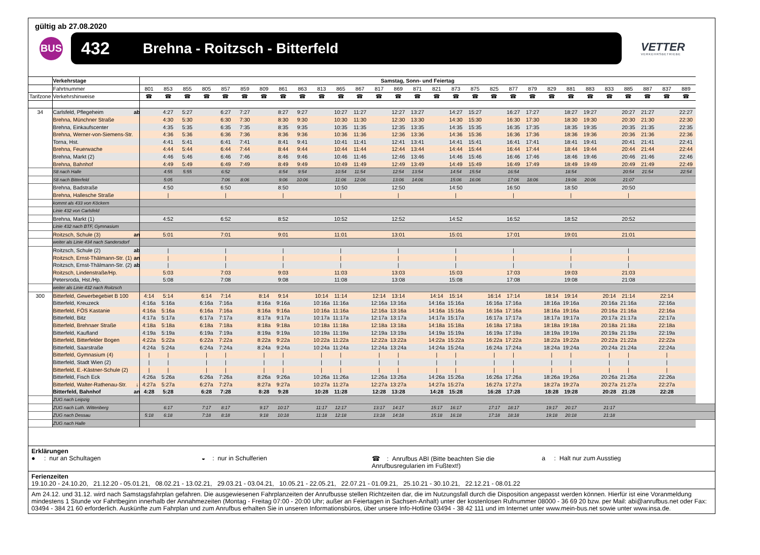gültig ab 27.08.2020
BUS
432 Brehna - Roitzsch - Bitterfeld
VETTER
VERKEHRSBETRIEBE
| | Verkehrstage | | Samstag, Sonn- und Feiertag | | | | | | | | | | | | | | | | | | | | | | | | | | | | | |
| | Fahrtnummer | | 801 | 853 | 855 | 805 | 857 | 859 | 809 | 861 | 863 | 813 | 865 | 867 | 817 | 869 | 871 | 821 | 873 | 875 | 825 | 877 | 879 | 829 | 881 | 883 | 833 | 885 | 887 | 837 | 889 | |
| Tarifzone | Verkehrshinweise | | ☎ | ☎ | ☎ | ☎ | ☎ | ☎ | ☎ | ☎ | ☎ | ☎ | ☎ | ☎ | ☎ | ☎ | ☎ | ☎ | ☎ | ☎ | ☎ | ☎ | ☎ | ☎ | ☎ | ☎ | ☎ | ☎ | ☎ | ☎ | ☎ | |
| 34 | Carlsfeld, Pflegeheim | ab | | 4:27 | 5:27 | | 6:27 | 7:27 | | 8:27 | 9:27 | | 10:27 | 11:27 | | 12:27 | 13:27 | | 14:27 | 15:27 | | 16:27 | 17:27 | | 18:27 | 19:27 | | 20:27 | 21:27 | | 22:27 | |
| | Brehna, Münchner Straße | | | 4:30 | 5:30 | | 6:30 | 7:30 | | 8:30 | 9:30 | | 10:30 | 11:30 | | 12:30 | 13:30 | | 14:30 | 15:30 | | 16:30 | 17:30 | | 18:30 | 19:30 | | 20:30 | 21:30 | | 22:30 | |
| | Brehna, Einkaufscenter | | | 4:35 | 5:35 | | 6:35 | 7:35 | | 8:35 | 9:35 | | 10:35 | 11:35 | | 12:35 | 13:35 | | 14:35 | 15:35 | | 16:35 | 17:35 | | 18:35 | 19:35 | | 20:35 | 21:35 | | 22:35 | |
| | Brehna, Werner-von-Siemens-Str. | | | 4:36 | 5:36 | | 6:36 | 7:36 | | 8:36 | 9:36 | | 10:36 | 11:36 | | 12:36 | 13:36 | | 14:36 | 15:36 | | 16:36 | 17:36 | | 18:36 | 19:36 | | 20:36 | 21:36 | | 22:36 | |
| | Torna, Hst. | | | 4:41 | 5:41 | | 6:41 | 7:41 | | 8:41 | 9:41 | | 10:41 | 11:41 | | 12:41 | 13:41 | | 14:41 | 15:41 | | 16:41 | 17:41 | | 18:41 | 19:41 | | 20:41 | 21:41 | | 22:41 | |
| | Brehna, Feuerwache | | | 4:44 | 5:44 | | 6:44 | 7:44 | | 8:44 | 9:44 | | 10:44 | 11:44 | | 12:44 | 13:44 | | 14:44 | 15:44 | | 16:44 | 17:44 | | 18:44 | 19:44 | | 20:44 | 21:44 | | 22:44 | |
| | Brehna, Markt (2) | | | 4:46 | 5:46 | | 6:46 | 7:46 | | 8:46 | 9:46 | | 10:46 | 11:46 | | 12:46 | 13:46 | | 14:46 | 15:46 | | 16:46 | 17:46 | | 18:46 | 19:46 | | 20:46 | 21:46 | | 22:46 | |
| | Brehna, Bahnhof | | | 4:49 | 5:49 | | 6:49 | 7:49 | | 8:49 | 9:49 | | 10:49 | 11:49 | | 12:49 | 13:49 | | 14:49 | 15:49 | | 16:49 | 17:49 | | 18:49 | 19:49 | | 20:49 | 21:49 | | 22:49 | |
| | S8 nach Halle | | | 4:55 | 5:55 | | 6:52 | | | 8:54 | 9:54 | | 10:54 | 11:54 | | 12:54 | 13:54 | | 14:54 | 15:54 | | 16:54 | | | 18:54 | | | 20:54 | 21:54 | | 22:54 | |
| | S8 nach Bitterfeld | | | 5:05 | | | 7:06 | 8:06 | | 9:06 | 10:06 | | 11:06 | 12:06 | | 13:06 | 14:06 | | 15:06 | 16:06 | | 17:06 | 18:06 | | 19:06 | 20:06 | | 21:07 | | | | |
| | Brehna, Badstraße | | | 4:50 | | | 6:50 | | | 8:50 | | | 10:50 | | | 12:50 | | | 14:50 | | | 16:50 | | | 18:50 | | | 20:50 | | | | |
| | Brehna, Hallesche Straße | | | / | | | / | | | / | | | / | | | / | | | / | | | / | | | / | | | / | | | | |
| | kommt als 433 von Köckern | | | | | | | | | | | | | | | | | | | | | | | | | | | | | | | |
| | Linie 432 von Carlsfeld | | | | | | | | | | | | | | | | | | | | | | | | | | | | | | | |
| | Brehna, Markt (1) | | | 4:52 | | | 6:52 | | | 8:52 | | | 10:52 | | | 12:52 | | | 14:52 | | | 16:52 | | | 18:52 | | | 20:52 | | | | |
| | Linie 432 nach BTF, Gymnasium | | | | | | | | | | | | | | | | | | | | | | | | | | | | | | | |
| | Roitzsch, Schule (3) | an | | 5:01 | | | 7:01 | | | 9:01 | | | 11:01 | | | 13:01 | | | 15:01 | | | 17:01 | | | 19:01 | | | 21:01 | | | | |
| | weiter als Linie 434 nach Sandersdorf | | | | | | | | | | | | | | | | | | | | | | | | | | | | | | | |
| | Roitzsch, Schule (2) | ab | | / | | | / | | | / | | | / | | | / | | | / | | | / | | | / | | | / | | | | |
| | Roitzsch, Ernst-Thälmann-Str. (1) | an | | / | | | / | | | / | | | / | | | / | | | / | | | / | | | / | | | / | | | | |
| | Roitzsch, Ernst-Thälmann-Str. (2) | ab | | / | | | / | | | / | | | / | | | / | | | / | | | / | | | / | | | / | | | | |
| | Roitzsch, Lindenstraße/Hp. | | | 5:03 | | | 7:03 | | | 9:03 | | | 11:03 | | | 13:03 | | | 15:03 | | | 17:03 | | | 19:03 | | | 21:03 | | | | |
| | Petersroda, Hst./Hp. | | | 5:08 | | | 7:08 | | | 9:08 | | | 11:08 | | | 13:08 | | | 15:08 | | | 17:08 | | | 19:08 | | | 21:08 | | | | |
| | weiter als Linie 432 nach Roitzsch | | | | | | | | | | | | | | | | | | | | | | | | | | | | | | | |
| 300 | Bitterfeld, Gewerbegebiet B 100 | | 4:14 | 5:14 | | 6:14 | 7:14 | | 8:14 | 9:14 | | 10:14 | 11:14 | | 12:14 | 13:14 | | 14:14 | 15:14 | | 16:14 | 17:14 | | 18:14 | 19:14 | | 20:14 | 21:14 | | 22:14 | | |
| | Bitterfeld, Kreuzeck | | 4:16a | 5:16a | | 6:16a | 7:16a | | 8:16a | 9:16a | | 10:16a | 11:16a | | 12:16a | 13:16a | | 14:16a | 15:16a | | 16:16a | 17:16a | | 18:16a | 19:16a | | 20:16a | 21:16a | | 22:16a | | |
| | Bitterfeld, FÖS Kastanie | | 4:16a | 5:16a | | 6:16a | 7:16a | | 8:16a | 9:16a | | 10:16a | 11:16a | | 12:16a | 13:16a | | 14:16a | 15:16a | | 16:16a | 17:16a | | 18:16a | 19:16a | | 20:16a | 21:16a | | 22:16a | | |
| | Bitterfeld, Bitz | | 4:17a | 5:17a | | 6:17a | 7:17a | | 8:17a | 9:17a | | 10:17a | 11:17a | | 12:17a | 13:17a | | 14:17a | 15:17a | | 16:17a | 17:17a | | 18:17a | 19:17a | | 20:17a | 21:17a | | 22:17a | | |
| | Bitterfeld, Brehnaer Straße | | 4:18a | 5:18a | | 6:18a | 7:18a | | 8:18a | 9:18a | | 10:18a | 11:18a | | 12:18a | 13:18a | | 14:18a | 15:18a | | 16:18a | 17:18a | | 18:18a | 19:18a | | 20:18a | 21:18a | | 22:18a | | |
| | Bitterfeld, Kaufland | | 4:19a | 5:19a | | 6:19a | 7:19a | | 8:19a | 9:19a | | 10:19a | 11:19a | | 12:19a | 13:19a | | 14:19a | 15:19a | | 16:19a | 17:19a | | 18:19a | 19:19a | | 20:19a | 21:19a | | 22:19a | | |
| | Bitterfeld, Bitterfelder Bogen | | 4:22a | 5:22a | | 6:22a | 7:22a | | 8:22a | 9:22a | | 10:22a | 11:22a | | 12:22a | 13:22a | | 14:22a | 15:22a | | 16:22a | 17:22a | | 18:22a | 19:22a | | 20:22a | 21:22a | | 22:22a | | |
| | Bitterfeld, Saarstraße | | 4:24a | 5:24a | | 6:24a | 7:24a | | 8:24a | 9:24a | | 10:24a | 11:24a | | 12:24a | 13:24a | | 14:24a | 15:24a | | 16:24a | 17:24a | | 18:24a | 19:24a | | 20:24a | 21:24a | | 22:24a | | |
| | Bitterfeld, Gymnasium (4) | | / | / | | / | / | | / | / | | / | / | | / | / | | / | / | | / | / | | / | / | | / | / | | / | | |
| | Bitterfeld, Stadt Wien (2) | | / | / | | / | / | | / | / | | / | / | | / | / | | / | / | | / | / | | / | / | | / | / | | / | | |
| | Bitterfeld, E.-Kästner-Schule (2) | | / | / | | / | / | | / | / | | / | / | | / | / | | / | / | | / | / | | / | / | | / | / | | / | | |
| | Bitterfeld, Fisch Eck | | 4:26a | 5:26a | | 6:26a | 7:26a | | 8:26a | 9:26a | | 10:26a | 11:26a | | 12:26a | 13:26a | | 14:26a | 15:26a | | 16:26a | 17:26a | | 18:26a | 19:26a | | 20:26a | 21:26a | | 22:26a | | |
| | Bitterfeld, Walter-Rathenau-Str. | ↓ | 4:27a | 5:27a | | 6:27a | 7:27a | | 8:27a | 9:27a | | 10:27a | 11:27a | | 12:27a | 13:27a | | 14:27a | 15:27a | | 16:27a | 17:27a | | 18:27a | 19:27a | | 20:27a | 21:27a | | 22:27a | | |
| | Bitterfeld, Bahnhof | an | 4:28 | 5:28 | | 6:28 | 7:28 | | 8:28 | 9:28 | | 10:28 | 11:28 | | 12:28 | 13:28 | | 14:28 | 15:28 | | 16:28 | 17:28 | | 18:28 | 19:28 | | 20:28 | 21:28 | | 22:28 | | |
| | ZUG nach Leipzig | | | | | | | | | | | | | | | | | | | | | | | | | | | | | | | |
| | ZUG nach Luth. Wittenberg | | | 6:17 | | 7:17 | 8:17 | | 9:17 | 10:17 | | 11:17 | 12:17 | | 13:17 | 14:17 | | 15:17 | 16:17 | | 17:17 | 18:17 | | 19:17 | 20:17 | | 21:17 | | | | | |
| | ZUG nach Dessau | | 5:18 | 6:18 | | 7:18 | 8:18 | | 9:18 | 10:18 | | 11:18 | 12:18 | | 13:18 | 14:18 | | 15:18 | 16:18 | | 17:18 | 18:18 | | 19:18 | 20:18 | | 21:18 | | | | | |
| | ZUG nach Halle | | | | | | | | | | | | | | | | | | | | | | | | | | | | | | | |
Erklärungen
● : nur an Schultagen ◒ : nur in Schulferien ☎ : Anrufbus ABI (Bitte beachten Sie die Anrufbusregularien im Fußtext!)
a : Halt nur zum Ausstieg
Ferienzeiten
19.10.20 - 24.10.20, 21.12.20 - 05.01.21, 08.02.21 - 13.02.21, 29.03.21 - 03.04.21, 10.05.21 - 22.05.21, 22.07.21 - 01.09.21, 25.10.21 - 30.10.21, 22.12.21 - 08.01.22
Am 24.12. und 31.12. wird nach Samstagsfahrplan gefahren. Die ausgewiesenen Fahrplanzeiten der Anrufbusse stellen Richtzeiten dar, die im Nutzungsfall durch die Disposition angepasst werden können. Hierfür ist eine Voranmeldung mindestens 1 Stunde vor Fahrtbeginn innerhalb der Annahmezeiten (Montag - Freitag 07:00 - 20:00 Uhr; außer an Feiertagen in Sachsen-Anhalt) unter der kostenlosen Rufnummer 08000 - 36 69 20 bzw. per Mail: abi@anrufbus.net oder Fax: 03494 - 384 21 60 erforderlich. Auskünfte zum Fahrplan und zum Anrufbus erhalten Sie in unseren Informationsbüros, über unsere Info-Hotline 03494 - 38 42 111 und im Internet unter www.mein-bus.net sowie unter www.insa.de.